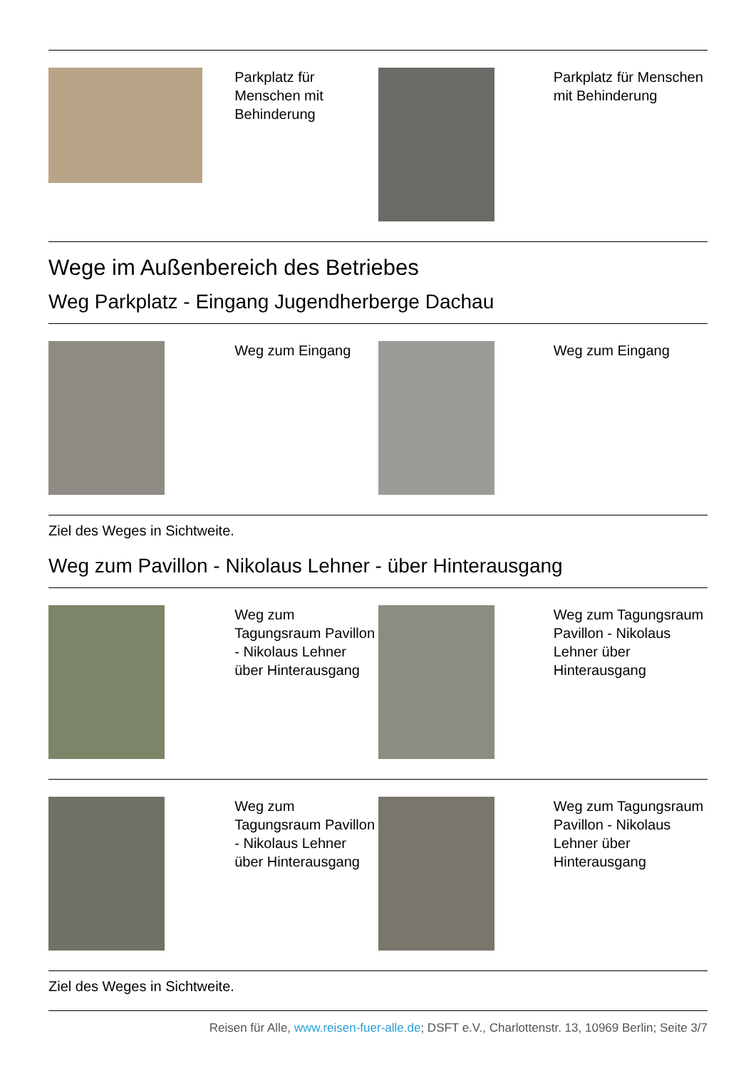| | Parkplatz für Menschen mit Behinderung | | Parkplatz für Menschen mit Behinderung |
Wege im Außenbereich des Betriebes
Weg Parkplatz - Eingang Jugendherberge Dachau
| | Weg zum Eingang | | Weg zum Eingang |
Ziel des Weges in Sichtweite.
Weg zum Pavillon - Nikolaus Lehner - über Hinterausgang
| | Weg zum Tagungsraum Pavillon - Nikolaus Lehner über Hinterausgang | | Weg zum Tagungsraum Pavillon - Nikolaus Lehner über Hinterausgang |
| | Weg zum Tagungsraum Pavillon - Nikolaus Lehner über Hinterausgang | | Weg zum Tagungsraum Pavillon - Nikolaus Lehner über Hinterausgang |
Ziel des Weges in Sichtweite.
Reisen für Alle, www.reisen-fuer-alle.de; DSFT e.V., Charlottenstr. 13, 10969 Berlin; Seite 3/7